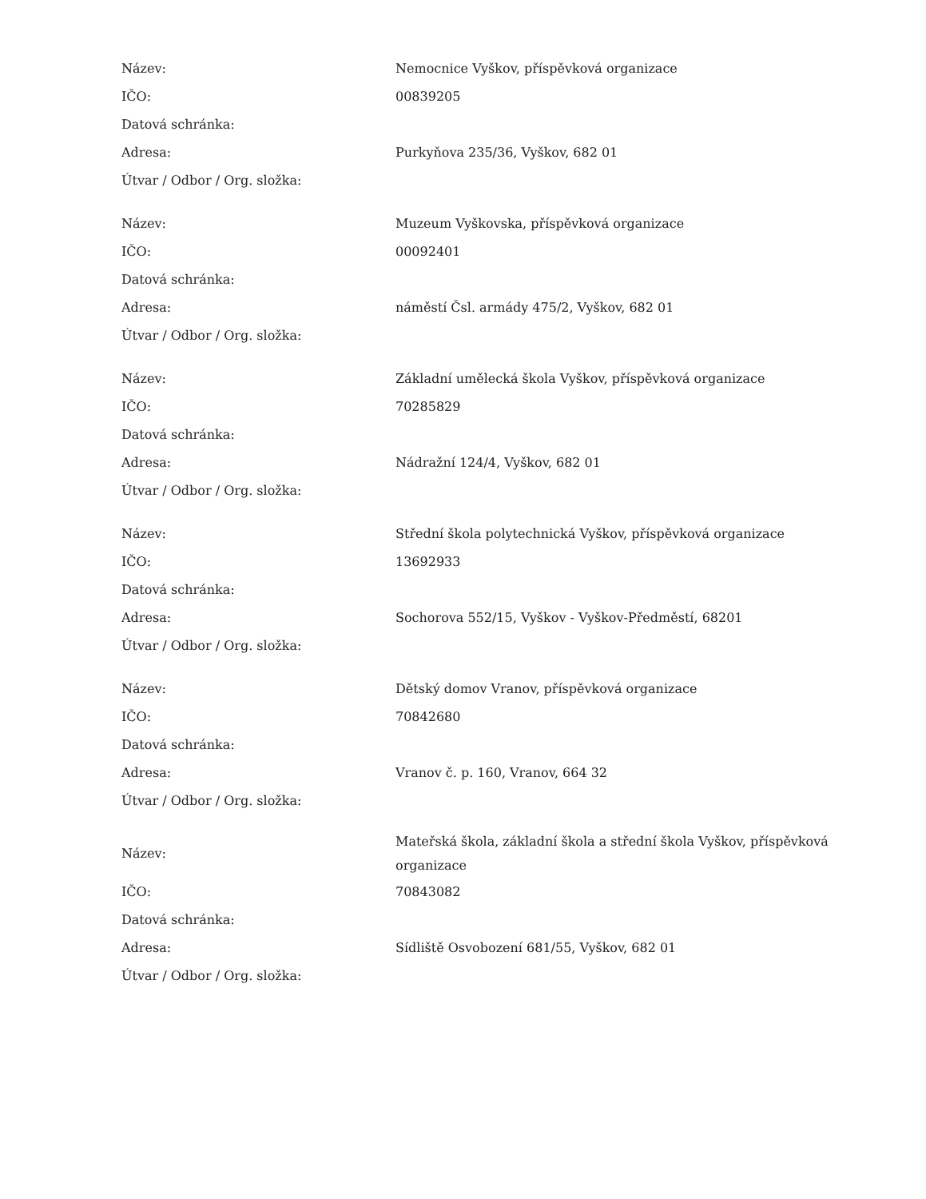| Název: | Nemocnice Vyškov, příspěvková organizace |
| IČO: | 00839205 |
| Datová schránka: | |
| Adresa: | Purkyňova 235/36, Vyškov, 682 01 |
| Útvar / Odbor / Org. složka: | |
| Název: | Muzeum Vyškovska, příspěvková organizace |
| IČO: | 00092401 |
| Datová schránka: | |
| Adresa: | náměstí Čsl. armády 475/2, Vyškov, 682 01 |
| Útvar / Odbor / Org. složka: | |
| Název: | Základní umělecká škola Vyškov, příspěvková organizace |
| IČO: | 70285829 |
| Datová schránka: | |
| Adresa: | Nádražní 124/4, Vyškov, 682 01 |
| Útvar / Odbor / Org. složka: | |
| Název: | Střední škola polytechnická Vyškov, příspěvková organizace |
| IČO: | 13692933 |
| Datová schránka: | |
| Adresa: | Sochorova 552/15, Vyškov - Vyškov-Předměstí, 68201 |
| Útvar / Odbor / Org. složka: | |
| Název: | Dětský domov Vranov, příspěvková organizace |
| IČO: | 70842680 |
| Datová schránka: | |
| Adresa: | Vranov č. p. 160, Vranov, 664 32 |
| Útvar / Odbor / Org. složka: | |
| Název: | Mateřská škola, základní škola a střední škola Vyškov, příspěvková organizace |
| IČO: | 70843082 |
| Datová schránka: | |
| Adresa: | Sídliště Osvobození 681/55, Vyškov, 682 01 |
| Útvar / Odbor / Org. složka: | |